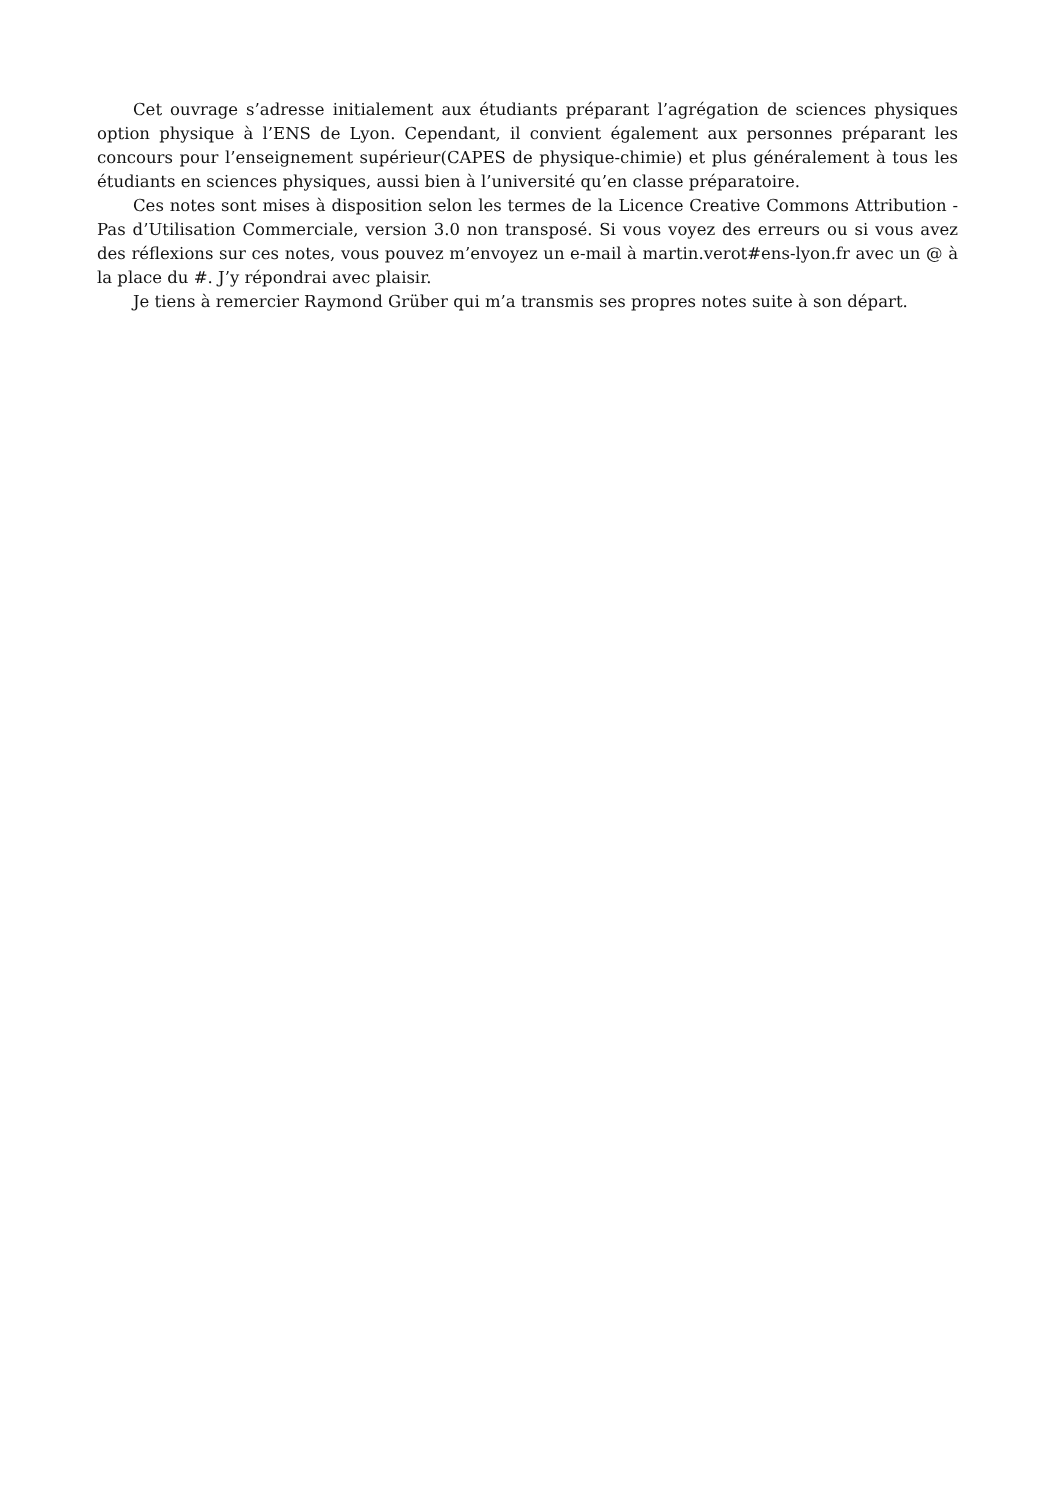Cet ouvrage s’adresse initialement aux étudiants préparant l’agrégation de sciences physiques option physique à l’ENS de Lyon. Cependant, il convient également aux personnes préparant les concours pour l’enseignement supérieur(CAPES de physique-chimie) et plus généralement à tous les étudiants en sciences physiques, aussi bien à l’université qu’en classe préparatoire.
Ces notes sont mises à disposition selon les termes de la Licence Creative Commons Attribution - Pas d’Utilisation Commerciale, version 3.0 non transposé. Si vous voyez des erreurs ou si vous avez des réflexions sur ces notes, vous pouvez m’envoyez un e-mail à martin.verot#ens-lyon.fr avec un @ à la place du #. J’y répondrai avec plaisir.
Je tiens à remercier Raymond Grüber qui m’a transmis ses propres notes suite à son départ.